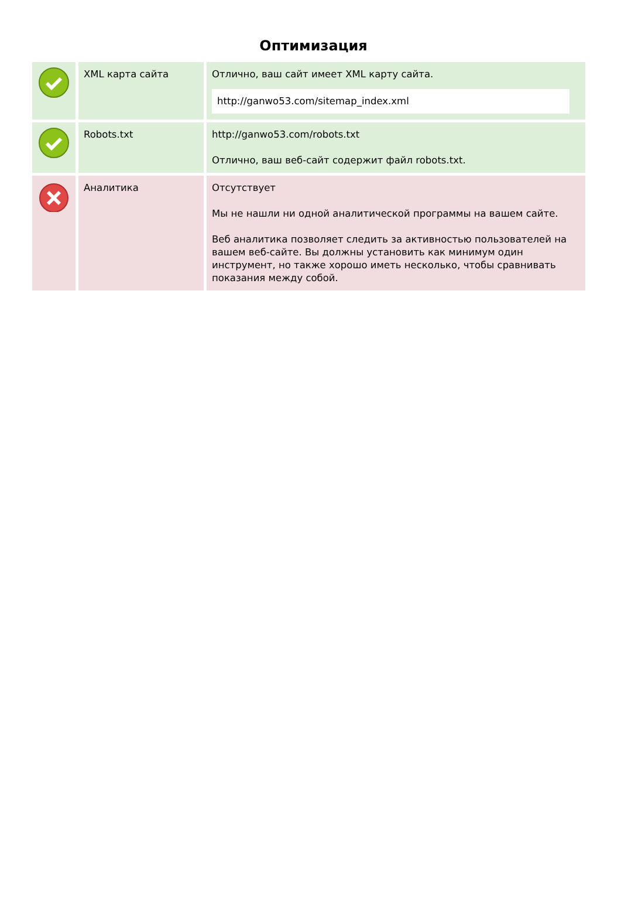Оптимизация
| | XML карта сайта | Отлично, ваш сайт имеет XML карту сайта. http://ganwo53.com/sitemap_index.xml |
| | Robots.txt | http://ganwo53.com/robots.txt Отлично, ваш веб-сайт содержит файл robots.txt. |
| | Аналитика | Отсутствует Мы не нашли ни одной аналитической программы на вашем сайте. Веб аналитика позволяет следить за активностью пользователей на вашем веб-сайте. Вы должны установить как минимум один инструмент, но также хорошо иметь несколько, чтобы сравнивать показания между собой. |